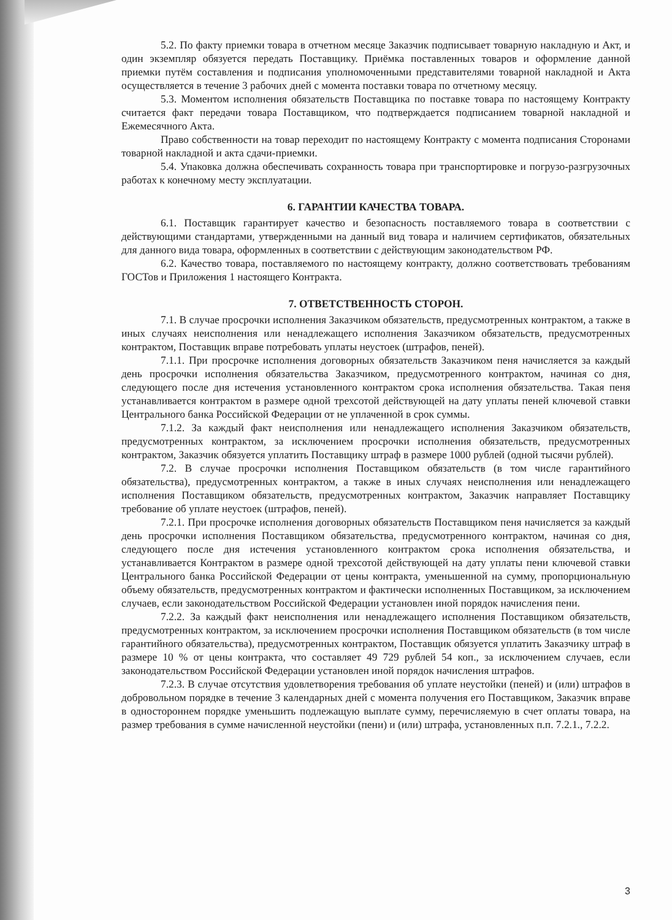5.2. По факту приемки товара в отчетном месяце Заказчик подписывает товарную накладную и Акт, и один экземпляр обязуется передать Поставщику. Приёмка поставленных товаров и оформление данной приемки путём составления и подписания уполномоченными представителями товарной накладной и Акта осуществляется в течение 3 рабочих дней с момента поставки товара по отчетному месяцу.
5.3. Моментом исполнения обязательств Поставщика по поставке товара по настоящему Контракту считается факт передачи товара Поставщиком, что подтверждается подписанием товарной накладной и Ежемесячного Акта.
Право собственности на товар переходит по настоящему Контракту с момента подписания Сторонами товарной накладной и акта сдачи-приемки.
5.4. Упаковка должна обеспечивать сохранность товара при транспортировке и погрузо-разгрузочных работах к конечному месту эксплуатации.
6. ГАРАНТИИ КАЧЕСТВА ТОВАРА.
6.1. Поставщик гарантирует качество и безопасность поставляемого товара в соответствии с действующими стандартами, утвержденными на данный вид товара и наличием сертификатов, обязательных для данного вида товара, оформленных в соответствии с действующим законодательством РФ.
6.2. Качество товара, поставляемого по настоящему контракту, должно соответствовать требованиям ГОСТов и Приложения 1 настоящего Контракта.
7. ОТВЕТСТВЕННОСТЬ СТОРОН.
7.1. В случае просрочки исполнения Заказчиком обязательств, предусмотренных контрактом, а также в иных случаях неисполнения или ненадлежащего исполнения Заказчиком обязательств, предусмотренных контрактом, Поставщик вправе потребовать уплаты неустоек (штрафов, пеней).
7.1.1. При просрочке исполнения договорных обязательств Заказчиком пеня начисляется за каждый день просрочки исполнения обязательства Заказчиком, предусмотренного контрактом, начиная со дня, следующего после дня истечения установленного контрактом срока исполнения обязательства. Такая пеня устанавливается контрактом в размере одной трехсотой действующей на дату уплаты пеней ключевой ставки Центрального банка Российской Федерации от не уплаченной в срок суммы.
7.1.2. За каждый факт неисполнения или ненадлежащего исполнения Заказчиком обязательств, предусмотренных контрактом, за исключением просрочки исполнения обязательств, предусмотренных контрактом, Заказчик обязуется уплатить Поставщику штраф в размере 1000 рублей (одной тысячи рублей).
7.2. В случае просрочки исполнения Поставщиком обязательств (в том числе гарантийного обязательства), предусмотренных контрактом, а также в иных случаях неисполнения или ненадлежащего исполнения Поставщиком обязательств, предусмотренных контрактом, Заказчик направляет Поставщику требование об уплате неустоек (штрафов, пеней).
7.2.1. При просрочке исполнения договорных обязательств Поставщиком пеня начисляется за каждый день просрочки исполнения Поставщиком обязательства, предусмотренного контрактом, начиная со дня, следующего после дня истечения установленного контрактом срока исполнения обязательства, и устанавливается Контрактом в размере одной трехсотой действующей на дату уплаты пени ключевой ставки Центрального банка Российской Федерации от цены контракта, уменьшенной на сумму, пропорциональную объему обязательств, предусмотренных контрактом и фактически исполненных Поставщиком, за исключением случаев, если законодательством Российской Федерации установлен иной порядок начисления пени.
7.2.2. За каждый факт неисполнения или ненадлежащего исполнения Поставщиком обязательств, предусмотренных контрактом, за исключением просрочки исполнения Поставщиком обязательств (в том числе гарантийного обязательства), предусмотренных контрактом, Поставщик обязуется уплатить Заказчику штраф в размере 10 % от цены контракта, что составляет 49 729 рублей 54 коп., за исключением случаев, если законодательством Российской Федерации установлен иной порядок начисления штрафов.
7.2.3. В случае отсутствия удовлетворения требования об уплате неустойки (пеней) и (или) штрафов в добровольном порядке в течение 3 календарных дней с момента получения его Поставщиком, Заказчик вправе в одностороннем порядке уменьшить подлежащую выплате сумму, перечисляемую в счет оплаты товара, на размер требования в сумме начисленной неустойки (пени) и (или) штрафа, установленных п.п. 7.2.1., 7.2.2.
3